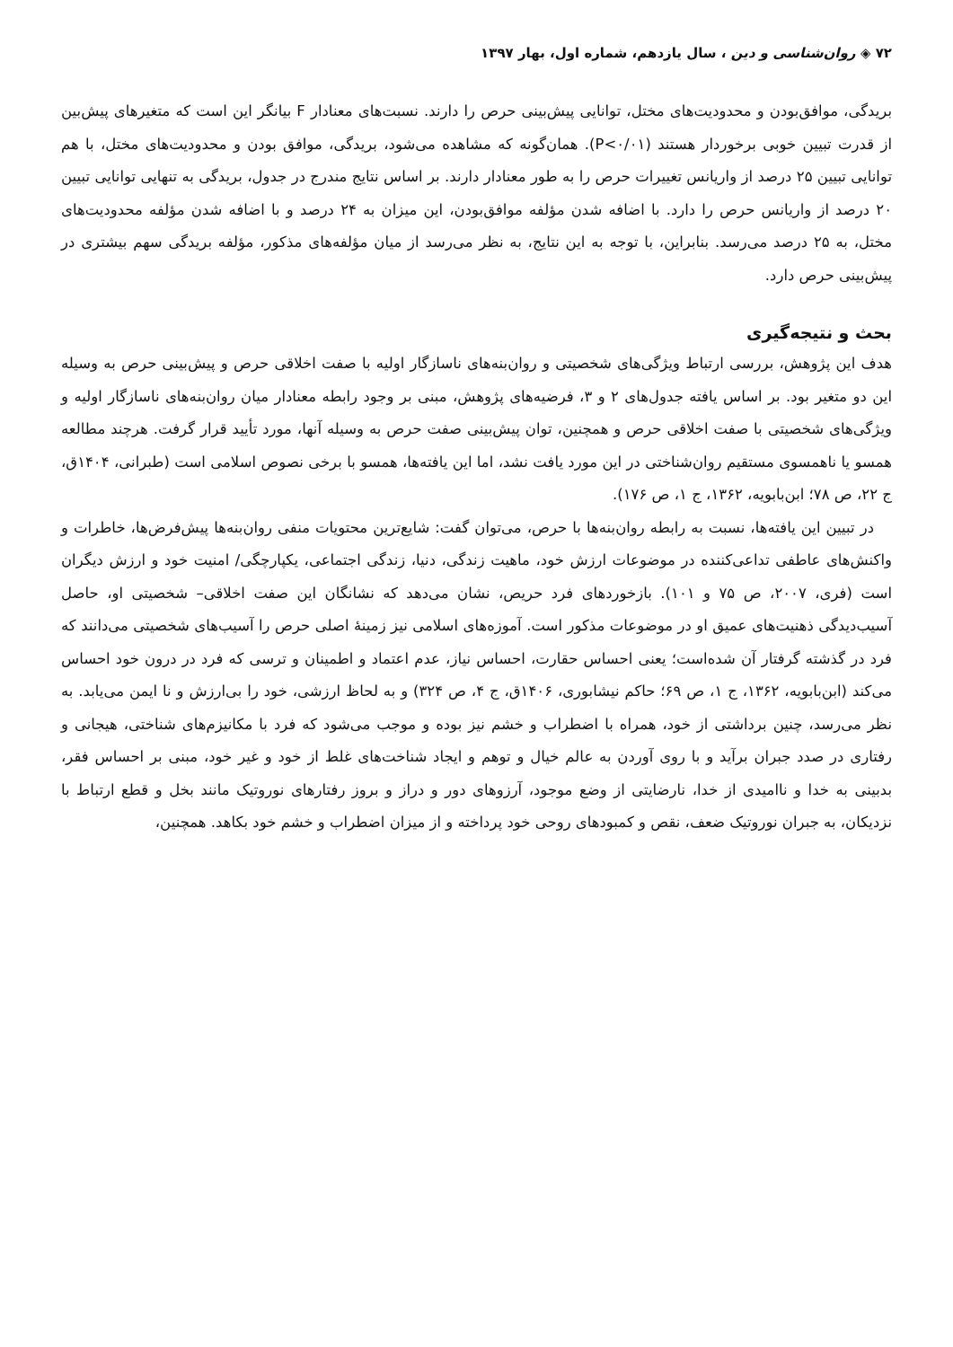۷۲ ◈ روان‌شناسی و دین ، سال یازدهم، شماره اول، بهار ۱۳۹۷
بریدگی، موافق‌بودن و محدودیت‌های مختل، توانایی پیش‌بینی حرص را دارند. نسبت‌های معنادار F بیانگر این است که متغیرهای پیش‌بین از قدرت تبیین خوبی برخوردار هستند (P<۰/۰۱). همان‌گونه که مشاهده می‌شود، بریدگی، موافق بودن و محدودیت‌های مختل، با هم توانایی تبیین ۲۵ درصد از واریانس تغییرات حرص را به طور معنادار دارند. بر اساس نتایج مندرج در جدول، بریدگی به تنهایی توانایی تبیین ۲۰ درصد از واریانس حرص را دارد. با اضافه شدن مؤلفه موافق‌بودن، این میزان به ۲۴ درصد و با اضافه شدن مؤلفه محدودیت‌های مختل، به ۲۵ درصد می‌رسد. بنابراین، با توجه به این نتایج، به نظر می‌رسد از میان مؤلفه‌های مذکور، مؤلفه بریدگی سهم بیشتری در پیش‌بینی حرص دارد.
بحث و نتیجه‌گیری
هدف این پژوهش، بررسی ارتباط ویژگی‌های شخصیتی و روان‌بنه‌های ناسازگار اولیه با صفت اخلاقی حرص و پیش‌بینی حرص به وسیله این دو متغیر بود. بر اساس یافته جدول‌های ۲ و ۳، فرضیه‌های پژوهش، مبنی بر وجود رابطه معنادار میان روان‌بنه‌های ناسازگار اولیه و ویژگی‌های شخصیتی با صفت اخلاقی حرص و همچنین، توان پیش‌بینی صفت حرص به وسیله آنها، مورد تأیید قرار گرفت. هرچند مطالعه همسو یا ناهمسوی مستقیم روان‌شناختی در این مورد یافت نشد، اما این یافته‌ها، همسو با برخی نصوص اسلامی است (طبرانی، ۱۴۰۴ق، ج ۲۲، ص ۷۸؛ ابن‌بابویه، ۱۳۶۲، ج ۱، ص ۱۷۶).
در تبیین این یافته‌ها، نسبت به رابطه روان‌بنه‌ها با حرص، می‌توان گفت: شایع‌ترین محتویات منفی روان‌بنه‌ها پیش‌فرض‌ها، خاطرات و واکنش‌های عاطفی تداعی‌کننده در موضوعات ارزش خود، ماهیت زندگی، دنیا، زندگی اجتماعی، یکپارچگی/ امنیت خود و ارزش دیگران است (فری، ۲۰۰۷، ص ۷۵ و ۱۰۱). بازخوردهای فرد حریص، نشان می‌دهد که نشانگان این صفت اخلاقی– شخصیتی او، حاصل آسیب‌دیدگی ذهنیت‌های عمیق او در موضوعات مذکور است. آموزه‌های اسلامی نیز زمینهٔ اصلی حرص را آسیب‌های شخصیتی می‌دانند که فرد در گذشته گرفتار آن شده‌است؛ یعنی احساس حقارت، احساس نیاز، عدم اعتماد و اطمینان و ترسی که فرد در درون خود احساس می‌کند (ابن‌بابویه، ۱۳۶۲، ج ۱، ص ۶۹؛ حاکم نیشابوری، ۱۴۰۶ق، ج ۴، ص ۳۲۴) و به لحاظ ارزشی، خود را بی‌ارزش و نا ایمن می‌یابد. به نظر می‌رسد، چنین برداشتی از خود، همراه با اضطراب و خشم نیز بوده و موجب می‌شود که فرد با مکانیزم‌های شناختی، هیجانی و رفتاری در صدد جبران برآید و با روی آوردن به عالم خیال و توهم و ایجاد شناخت‌های غلط از خود و غیر خود، مبنی بر احساس فقر، بدبینی به خدا و ناامیدی از خدا، نارضایتی از وضع موجود، آرزوهای دور و دراز و بروز رفتارهای نوروتیک مانند بخل و قطع ارتباط با نزدیکان، به جبران نوروتیک ضعف، نقص و کمبودهای روحی خود پرداخته و از میزان اضطراب و خشم خود بکاهد. همچنین،